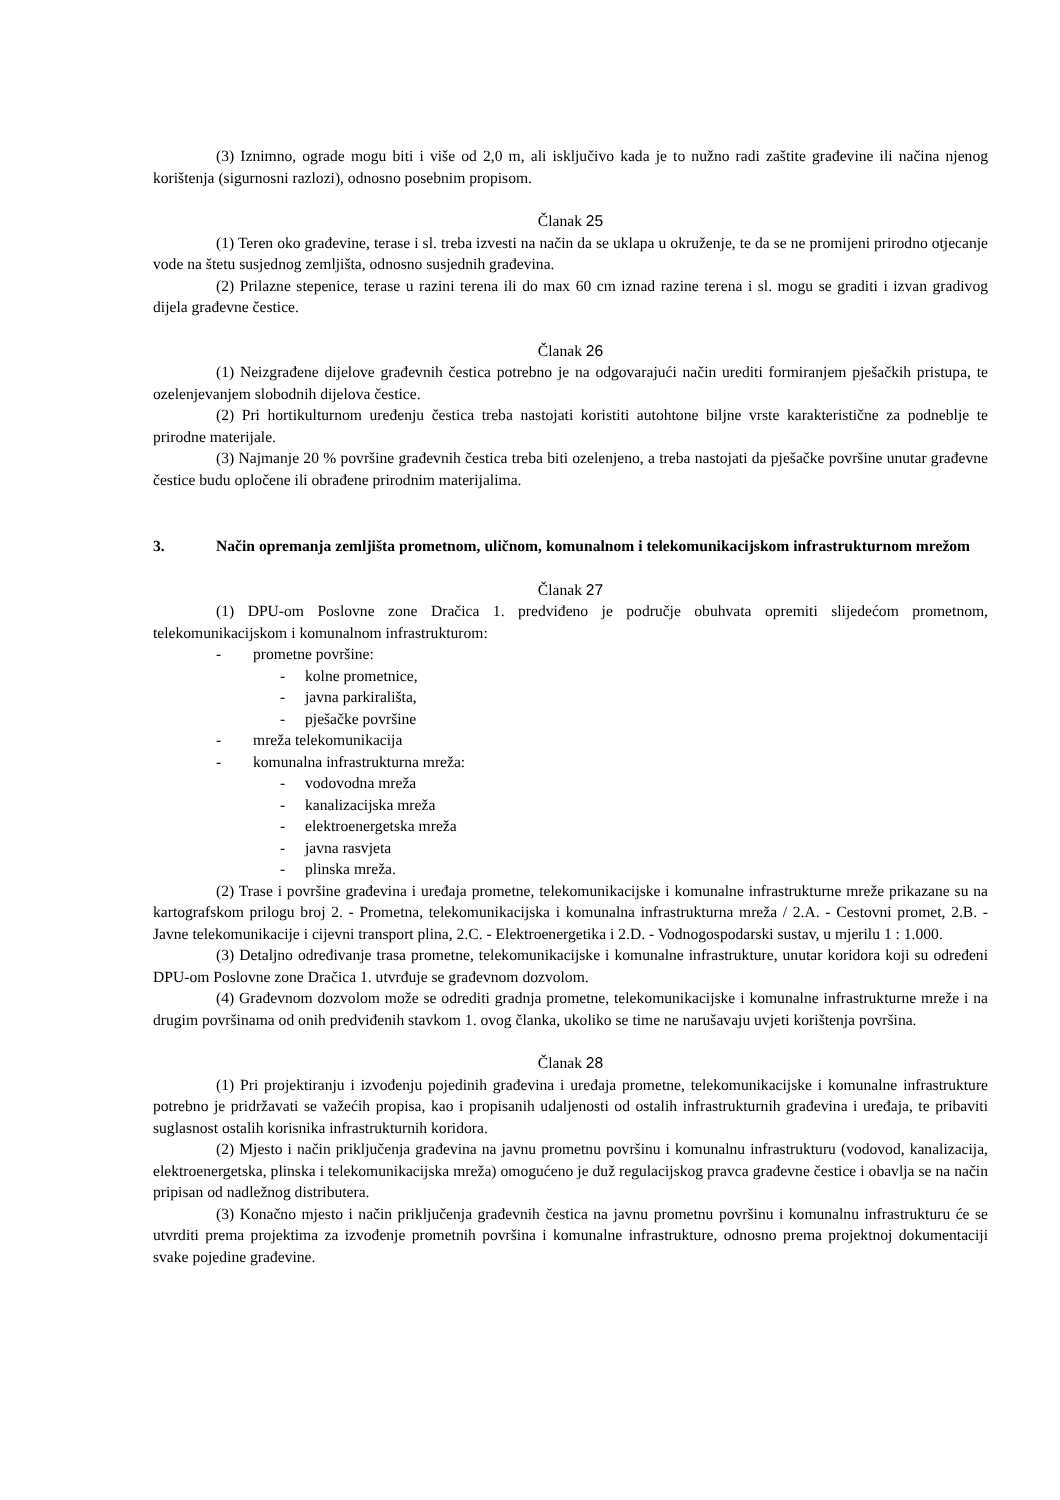(3) Iznimno, ograde mogu biti i više od 2,0 m, ali isključivo kada je to nužno radi zaštite građevine ili načina njenog korištenja (sigurnosni razlozi), odnosno posebnim propisom.
Članak 25
(1) Teren oko građevine, terase i sl. treba izvesti na način da se uklapa u okruženje, te da se ne promijeni prirodno otjecanje vode na štetu susjednog zemljišta, odnosno susjednih građevina.
(2) Prilazne stepenice, terase u razini terena ili do max 60 cm iznad razine terena i sl. mogu se graditi i izvan gradivog dijela građevne čestice.
Članak 26
(1) Neizgrađene dijelove građevnih čestica potrebno je na odgovarajući način urediti formiranjem pješačkih pristupa, te ozelenjevanjem slobodnih dijelova čestice.
(2) Pri hortikulturnom uređenju čestica treba nastojati koristiti autohtone biljne vrste karakteristične za podneblje te prirodne materijale.
(3) Najmanje 20 % površine građevnih čestica treba biti ozelenjeno, a treba nastojati da pješačke površine unutar građevne čestice budu opločene ili obrađene prirodnim materijalima.
3. Način opremanja zemljišta prometnom, uličnom, komunalnom i telekomunikacijskom infrastrukturnom mrežom
Članak 27
(1) DPU-om Poslovne zone Dračica 1. predviđeno je područje obuhvata opremiti slijedećom prometnom, telekomunikacijskom i komunalnom infrastrukturom:
- prometne površine:
- kolne prometnice,
- javna parkirališta,
- pješačke površine
- mreža telekomunikacija
- komunalna infrastrukturna mreža:
- vodovodna mreža
- kanalizacijska mreža
- elektroenergetska mreža
- javna rasvjeta
- plinska mreža.
(2) Trase i površine građevina i uređaja prometne, telekomunikacijske i komunalne infrastrukturne mreže prikazane su na kartografskom prilogu broj 2. - Prometna, telekomunikacijska i komunalna infrastrukturna mreža / 2.A. - Cestovni promet, 2.B. - Javne telekomunikacije i cijevni transport plina, 2.C. - Elektroenergetika i 2.D. - Vodnogospodarski sustav, u mjerilu 1 : 1.000.
(3) Detaljno određivanje trasa prometne, telekomunikacijske i komunalne infrastrukture, unutar koridora koji su određeni DPU-om Poslovne zone Dračica 1. utvrđuje se građevnom dozvolom.
(4) Građevnom dozvolom može se odrediti gradnja prometne, telekomunikacijske i komunalne infrastrukturne mreže i na drugim površinama od onih predviđenih stavkom 1. ovog članka, ukoliko se time ne narušavaju uvjeti korištenja površina.
Članak 28
(1) Pri projektiranju i izvođenju pojedinih građevina i uređaja prometne, telekomunikacijske i komunalne infrastrukture potrebno je pridržavati se važećih propisa, kao i propisanih udaljenosti od ostalih infrastrukturnih građevina i uređaja, te pribaviti suglasnost ostalih korisnika infrastrukturnih koridora.
(2) Mjesto i način priključenja građevina na javnu prometnu površinu i komunalnu infrastrukturu (vodovod, kanalizacija, elektroenergetska, plinska i telekomunikacijska mreža) omogućeno je duž regulacijskog pravca građevne čestice i obavlja se na način pripisan od nadležnog distributera.
(3) Konačno mjesto i način priključenja građevnih čestica na javnu prometnu površinu i komunalnu infrastrukturu će se utvrditi prema projektima za izvođenje prometnih površina i komunalne infrastrukture, odnosno prema projektnoj dokumentaciji svake pojedine građevine.